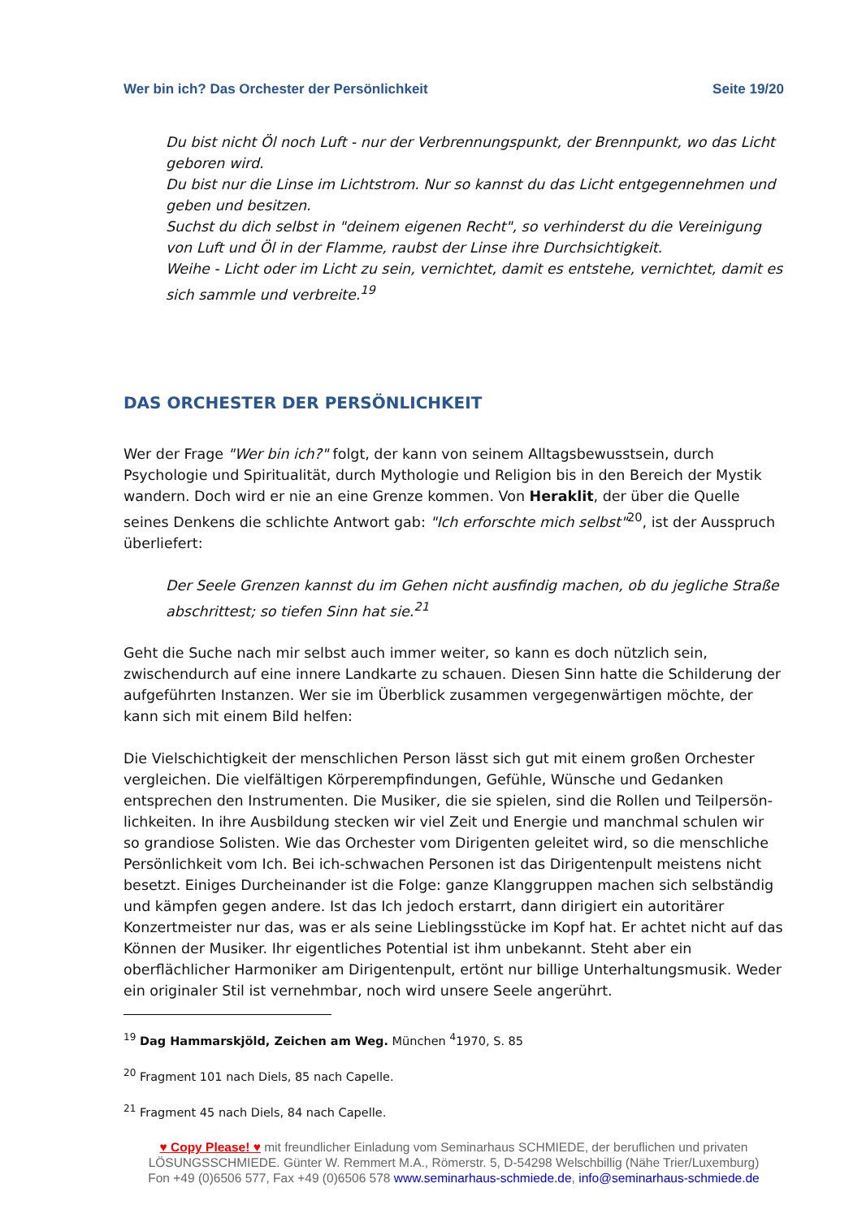Wer bin ich? Das Orchester der Persönlichkeit Seite 19/20
Du bist nicht Öl noch Luft - nur der Verbrennungspunkt, der Brennpunkt, wo das Licht geboren wird.
Du bist nur die Linse im Lichtstrom. Nur so kannst du das Licht entgegennehmen und geben und besitzen.
Suchst du dich selbst in "deinem eigenen Recht", so verhinderst du die Vereinigung von Luft und Öl in der Flamme, raubst der Linse ihre Durchsichtigkeit.
Weihe - Licht oder im Licht zu sein, vernichtet, damit es entstehe, vernichtet, damit es sich sammle und verbreite.<sup>19</sup>
DAS ORCHESTER DER PERSÖNLICHKEIT
Wer der Frage "Wer bin ich?" folgt, der kann von seinem Alltagsbewusstsein, durch Psychologie und Spiritualität, durch Mythologie und Religion bis in den Bereich der Mystik wandern. Doch wird er nie an eine Grenze kommen. Von Heraklit, der über die Quelle seines Denkens die schlichte Antwort gab: "Ich erforschte mich selbst"<sup>20</sup>, ist der Ausspruch überliefert:
Der Seele Grenzen kannst du im Gehen nicht ausfindig machen, ob du jegliche Straße abschrittest; so tiefen Sinn hat sie.<sup>21</sup>
Geht die Suche nach mir selbst auch immer weiter, so kann es doch nützlich sein, zwischendurch auf eine innere Landkarte zu schauen. Diesen Sinn hatte die Schilderung der aufgeführten Instanzen. Wer sie im Überblick zusammen vergegenwärtigen möchte, der kann sich mit einem Bild helfen:
Die Vielschichtigkeit der menschlichen Person lässt sich gut mit einem großen Orchester vergleichen. Die vielfältigen Körperempfindungen, Gefühle, Wünsche und Gedanken entsprechen den Instrumenten. Die Musiker, die sie spielen, sind die Rollen und Teilpersön-lichkeiten. In ihre Ausbildung stecken wir viel Zeit und Energie und manchmal schulen wir so grandiose Solisten. Wie das Orchester vom Dirigenten geleitet wird, so die menschliche Persönlichkeit vom Ich. Bei ich-schwachen Personen ist das Dirigentenpult meistens nicht besetzt. Einiges Durcheinander ist die Folge: ganze Klanggruppen machen sich selbständig und kämpfen gegen andere. Ist das Ich jedoch erstarrt, dann dirigiert ein autoritärer Konzertmeister nur das, was er als seine Lieblingsstücke im Kopf hat. Er achtet nicht auf das Können der Musiker. Ihr eigentliches Potential ist ihm unbekannt. Steht aber ein oberflächlicher Harmoniker am Dirigentenpult, ertönt nur billige Unterhaltungsmusik. Weder ein originaler Stil ist vernehmbar, noch wird unsere Seele angerührt.
<sup>19</sup> Dag Hammarskjöld, Zeichen am Weg. München <sup>4</sup>1970, S. 85
<sup>20</sup> Fragment 101 nach Diels, 85 nach Capelle.
<sup>21</sup> Fragment 45 nach Diels, 84 nach Capelle.
♥ Copy Please! ♥ mit freundlicher Einladung vom Seminarhaus SCHMIEDE, der beruflichen und privaten
LÖSUNGSSCHMIEDE. Günter W. Remmert M.A., Römerstr. 5, D-54298 Welschbillig (Nähe Trier/Luxemburg)
Fon +49 (0)6506 577, Fax +49 (0)6506 578 www.seminarhaus-schmiede.de, info@seminarhaus-schmiede.de